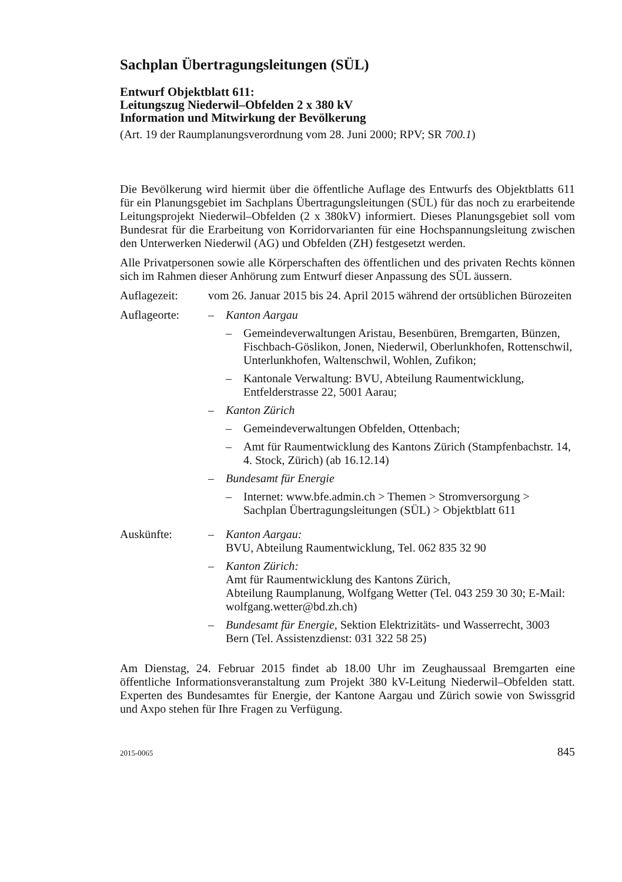Sachplan Übertragungsleitungen (SÜL)
Entwurf Objektblatt 611:
Leitungszug Niederwil–Obfelden 2 x 380 kV
Information und Mitwirkung der Bevölkerung
(Art. 19 der Raumplanungsverordnung vom 28. Juni 2000; RPV; SR 700.1)
Die Bevölkerung wird hiermit über die öffentliche Auflage des Entwurfs des Objektblatts 611 für ein Planungsgebiet im Sachplans Übertragungsleitungen (SÜL) für das noch zu erarbeitende Leitungsprojekt Niederwil–Obfelden (2 x 380kV) informiert. Dieses Planungsgebiet soll vom Bundesrat für die Erarbeitung von Korridorvarianten für eine Hochspannungsleitung zwischen den Unterwerken Niederwil (AG) und Obfelden (ZH) festgesetzt werden.
Alle Privatpersonen sowie alle Körperschaften des öffentlichen und des privaten Rechts können sich im Rahmen dieser Anhörung zum Entwurf dieser Anpassung des SÜL äussern.
Auflagezeit: vom 26. Januar 2015 bis 24. April 2015 während der ortsüblichen Bürozeiten
Auflageorte: – Kanton Aargau
– Gemeindeverwaltungen Aristau, Besenbüren, Bremgarten, Bünzen, Fischbach-Göslikon, Jonen, Niederwil, Oberlunkhofen, Rottenschwil, Unterlunkhofen, Waltenschwil, Wohlen, Zufikon;
– Kantonale Verwaltung: BVU, Abteilung Raumentwicklung, Entfelderstrasse 22, 5001 Aarau;
– Kanton Zürich
– Gemeindeverwaltungen Obfelden, Ottenbach;
– Amt für Raumentwicklung des Kantons Zürich (Stampfenbachstr. 14, 4. Stock, Zürich) (ab 16.12.14)
– Bundesamt für Energie
– Internet: www.bfe.admin.ch > Themen > Stromversorgung > Sachplan Übertragungsleitungen (SÜL) > Objektblatt 611
Auskünfte: – Kanton Aargau:
BVU, Abteilung Raumentwicklung, Tel. 062 835 32 90
– Kanton Zürich:
Amt für Raumentwicklung des Kantons Zürich,
Abteilung Raumplanung, Wolfgang Wetter (Tel. 043 259 30 30; E-Mail: wolfgang.wetter@bd.zh.ch)
– Bundesamt für Energie, Sektion Elektrizitäts- und Wasserrecht, 3003 Bern (Tel. Assistenzdienst: 031 322 58 25)
Am Dienstag, 24. Februar 2015 findet ab 18.00 Uhr im Zeughaussaal Bremgarten eine öffentliche Informationsveranstaltung zum Projekt 380 kV-Leitung Niederwil–Obfelden statt. Experten des Bundesamtes für Energie, der Kantone Aargau und Zürich sowie von Swissgrid und Axpo stehen für Ihre Fragen zu Verfügung.
2015-0065 845